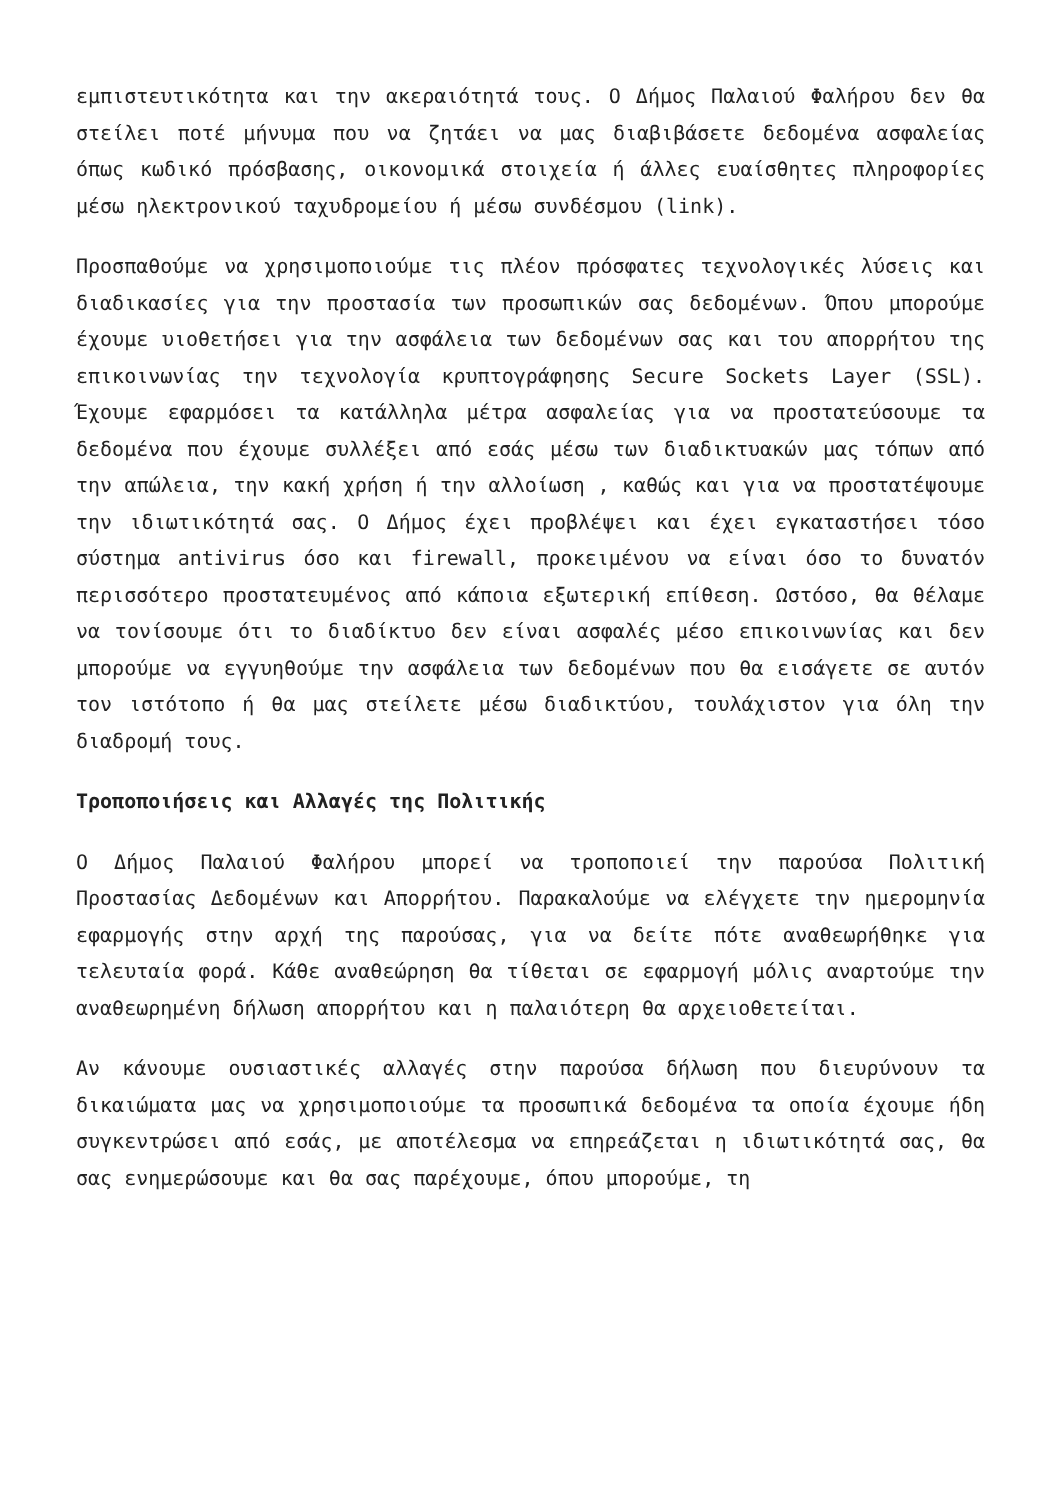εμπιστευτικότητα και την ακεραιότητά τους. Ο Δήμος Παλαιού Φαλήρου δεν θα στείλει ποτέ μήνυμα που να ζητάει να μας διαβιβάσετε δεδομένα ασφαλείας όπως κωδικό πρόσβασης, οικονομικά στοιχεία ή άλλες ευαίσθητες πληροφορίες μέσω ηλεκτρονικού ταχυδρομείου ή μέσω συνδέσμου (link).
Προσπαθούμε να χρησιμοποιούμε τις πλέον πρόσφατες τεχνολογικές λύσεις και διαδικασίες για την προστασία των προσωπικών σας δεδομένων. Όπου μπορούμε έχουμε υιοθετήσει για την ασφάλεια των δεδομένων σας και του απορρήτου της επικοινωνίας την τεχνολογία κρυπτογράφησης Secure Sockets Layer (SSL). Έχουμε εφαρμόσει τα κατάλληλα μέτρα ασφαλείας για να προστατεύσουμε τα δεδομένα που έχουμε συλλέξει από εσάς μέσω των διαδικτυακών μας τόπων από την απώλεια, την κακή χρήση ή την αλλοίωση , καθώς και για να προστατέψουμε την ιδιωτικότητά σας. Ο Δήμος έχει προβλέψει και έχει εγκαταστήσει τόσο σύστημα antivirus όσο και firewall, προκειμένου να είναι όσο το δυνατόν περισσότερο προστατευμένος από κάποια εξωτερική επίθεση. Ωστόσο, θα θέλαμε να τονίσουμε ότι το διαδίκτυο δεν είναι ασφαλές μέσο επικοινωνίας και δεν μπορούμε να εγγυηθούμε την ασφάλεια των δεδομένων που θα εισάγετε σε αυτόν τον ιστότοπο ή θα μας στείλετε μέσω διαδικτύου, τουλάχιστον για όλη την διαδρομή τους.
Τροποποιήσεις και Αλλαγές της Πολιτικής
Ο Δήμος Παλαιού Φαλήρου μπορεί να τροποποιεί την παρούσα Πολιτική Προστασίας Δεδομένων και Απορρήτου. Παρακαλούμε να ελέγχετε την ημερομηνία εφαρμογής στην αρχή της παρούσας, για να δείτε πότε αναθεωρήθηκε για τελευταία φορά. Κάθε αναθεώρηση θα τίθεται σε εφαρμογή μόλις αναρτούμε την αναθεωρημένη δήλωση απορρήτου και η παλαιότερη θα αρχειοθετείται.
Αν κάνουμε ουσιαστικές αλλαγές στην παρούσα δήλωση που διευρύνουν τα δικαιώματα μας να χρησιμοποιούμε τα προσωπικά δεδομένα τα οποία έχουμε ήδη συγκεντρώσει από εσάς, με αποτέλεσμα να επηρεάζεται η ιδιωτικότητά σας, θα σας ενημερώσουμε και θα σας παρέχουμε, όπου μπορούμε, τη